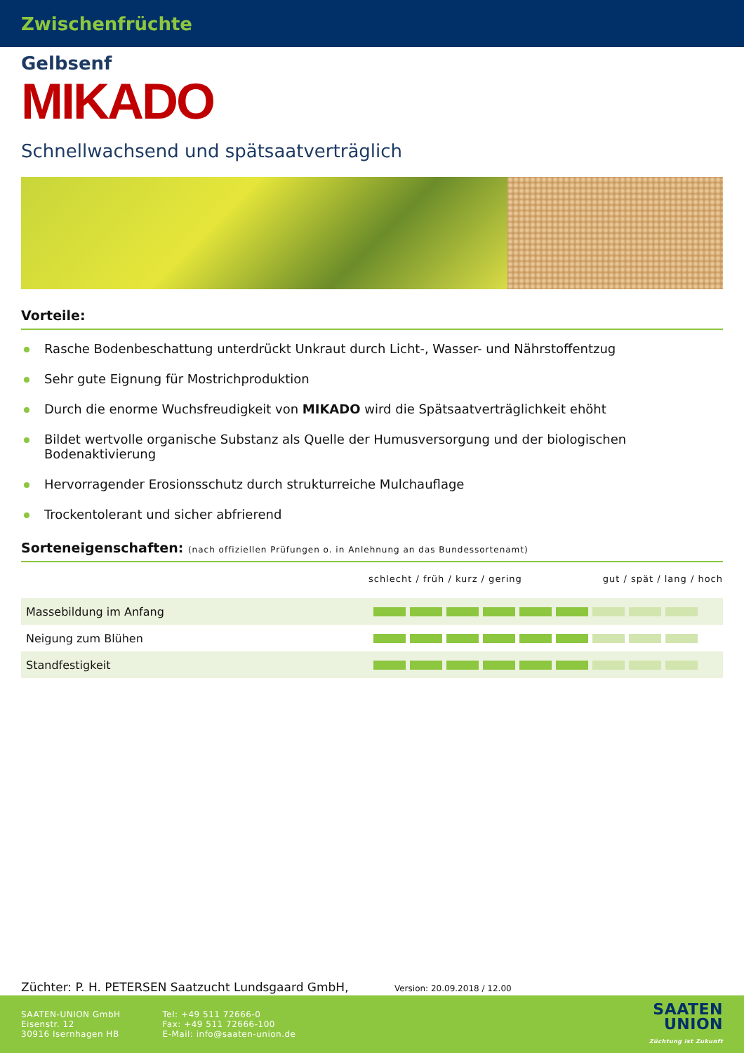Zwischenfrüchte
Gelbsenf
MIKADO
Schnellwachsend und spätsaatverträglich
Vorteile:
Rasche Bodenbeschattung unterdrückt Unkraut durch Licht-, Wasser- und Nährstoffentzug
Sehr gute Eignung für Mostrichproduktion
Durch die enorme Wuchsfreudigkeit von MIKADO wird die Spätsaatverträglichkeit ehöht
Bildet wertvolle organische Substanz als Quelle der Humusversorgung und der biologischen Bodenaktivierung
Hervorragender Erosionsschutz durch strukturreiche Mulchauflage
Trockentolerant und sicher abfrierend
Sorteneigenschaften: (nach offiziellen Prüfungen o. in Anlehnung an das Bundessortenamt)
| | schlecht / früh / kurz / gering gut / spät / lang / hoch |
| --- | --- |
| Massebildung im Anfang | |
| Neigung zum Blühen | |
| Standfestigkeit | |
Züchter: P. H. PETERSEN Saatzucht Lundsgaard GmbH, Version: 20.09.2018 / 12.00
SAATEN-UNION GmbH
Eisenstr. 12
30916 Isernhagen HB
Tel: +49 511 72666-0
Fax: +49 511 72666-100
E-Mail: info@saaten-union.de
SAATEN
UNION
Züchtung ist Zukunft